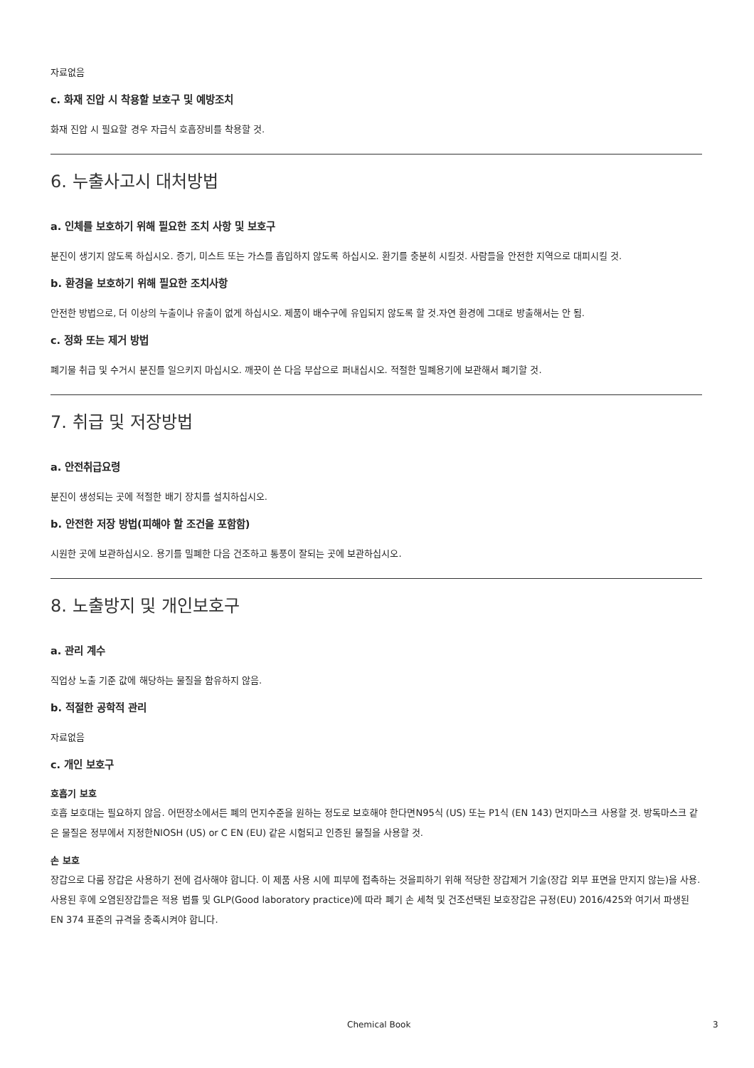자료없음
c. 화재 진압 시 착용할 보호구 및 예방조치
화재 진압 시 필요할 경우 자급식 호흡장비를 착용할 것.
6. 누출사고시 대처방법
a. 인체를 보호하기 위해 필요한 조치 사항 및 보호구
분진이 생기지 않도록 하십시오. 증기, 미스트 또는 가스를 흡입하지 않도록 하십시오. 환기를 충분히 시킬것. 사람들을 안전한 지역으로 대피시킬 것.
b. 환경을 보호하기 위해 필요한 조치사항
안전한 방법으로, 더 이상의 누출이나 유출이 없게 하십시오. 제품이 배수구에 유입되지 않도록 할 것.자연 환경에 그대로 방출해서는 안 됨.
c. 정화 또는 제거 방법
폐기물 취급 및 수거시 분진를 일으키지 마십시오. 깨끗이 쓴 다음 부삽으로 퍼내십시오. 적절한 밀폐용기에 보관해서 폐기할 것.
7. 취급 및 저장방법
a. 안전취급요령
분진이 생성되는 곳에 적절한 배기 장치를 설치하십시오.
b. 안전한 저장 방법(피해야 할 조건을 포함함)
시원한 곳에 보관하십시오. 용기를 밀폐한 다음 건조하고 통풍이 잘되는 곳에 보관하십시오.
8. 노출방지 및 개인보호구
a. 관리 계수
직업상 노출 기준 값에 해당하는 물질을 함유하지 않음.
b. 적절한 공학적 관리
자료없음
c. 개인 보호구
호흡기 보호
호흡 보호대는 필요하지 않음. 어떤장소에서든 폐의 먼지수준을 원하는 정도로 보호해야 한다면N95식 (US) 또는 P1식 (EN 143) 먼지마스크 사용할 것. 방독마스크 같은 물질은 정부에서 지정한NIOSH (US) or C EN (EU) 같은 시험되고 인증된 물질을 사용할 것.
손 보호
장갑으로 다룸 장갑은 사용하기 전에 검사해야 합니다. 이 제품 사용 시에 피부에 접촉하는 것을피하기 위해 적당한 장갑제거 기술(장갑 외부 표면을 만지지 않는)을 사용. 사용된 후에 오염된장갑들은 적용 법률 및 GLP(Good laboratory practice)에 따라 폐기 손 세척 및 건조선택된 보호장갑은 규정(EU) 2016/425와 여기서 파생된 EN 374 표준의 규격을 충족시켜야 합니다.
Chemical Book 3